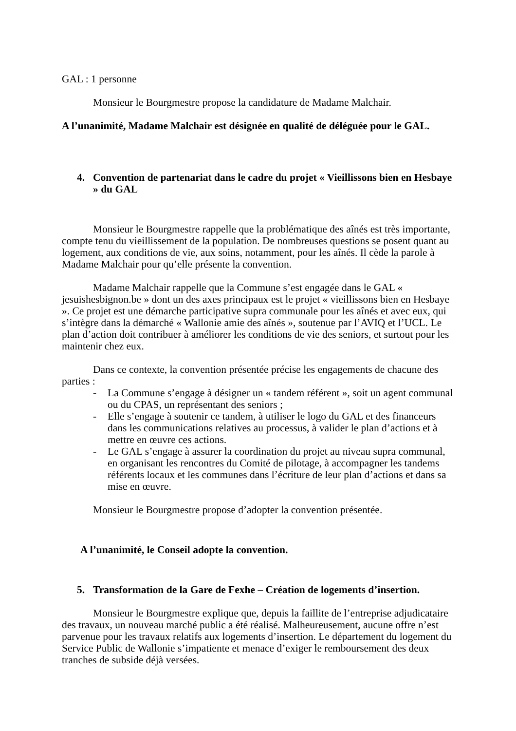GAL : 1 personne
Monsieur le Bourgmestre propose la candidature de Madame Malchair.
A l’unanimité, Madame Malchair est désignée en qualité de déléguée pour le GAL.
4. Convention de partenariat dans le cadre du projet « Vieillissons bien en Hesbaye » du GAL
Monsieur le Bourgmestre rappelle que la problématique des aînés est très importante, compte tenu du vieillissement de la population. De nombreuses questions se posent quant au logement, aux conditions de vie, aux soins, notamment, pour les aînés. Il cède la parole à Madame Malchair pour qu’elle présente la convention.
Madame Malchair rappelle que la Commune s’est engagée dans le GAL « jesuishesbignon.be » dont un des axes principaux est le projet « vieillissons bien en Hesbaye ». Ce projet est une démarche participative supra communale pour les aînés et avec eux, qui s’intègre dans la démarché « Wallonie amie des aînés », soutenue par l’AVIQ et l’UCL. Le plan d’action doit contribuer à améliorer les conditions de vie des seniors, et surtout pour les maintenir chez eux.
Dans ce contexte, la convention présentée précise les engagements de chacune des parties :
- La Commune s’engage à désigner un « tandem référent », soit un agent communal ou du CPAS, un représentant des seniors ;
- Elle s’engage à soutenir ce tandem, à utiliser le logo du GAL et des financeurs dans les communications relatives au processus, à valider le plan d’actions et à mettre en œuvre ces actions.
- Le GAL s’engage à assurer la coordination du projet au niveau supra communal, en organisant les rencontres du Comité de pilotage, à accompagner les tandems référents locaux et les communes dans l’écriture de leur plan d’actions et dans sa mise en œuvre.
Monsieur le Bourgmestre propose d’adopter la convention présentée.
A l’unanimité, le Conseil adopte la convention.
5. Transformation de la Gare de Fexhe – Création de logements d’insertion.
Monsieur le Bourgmestre explique que, depuis la faillite de l’entreprise adjudicataire des travaux, un nouveau marché public a été réalisé. Malheureusement, aucune offre n’est parvenue pour les travaux relatifs aux logements d’insertion. Le département du logement du Service Public de Wallonie s’impatiente et menace d’exiger le remboursement des deux tranches de subside déjà versées.